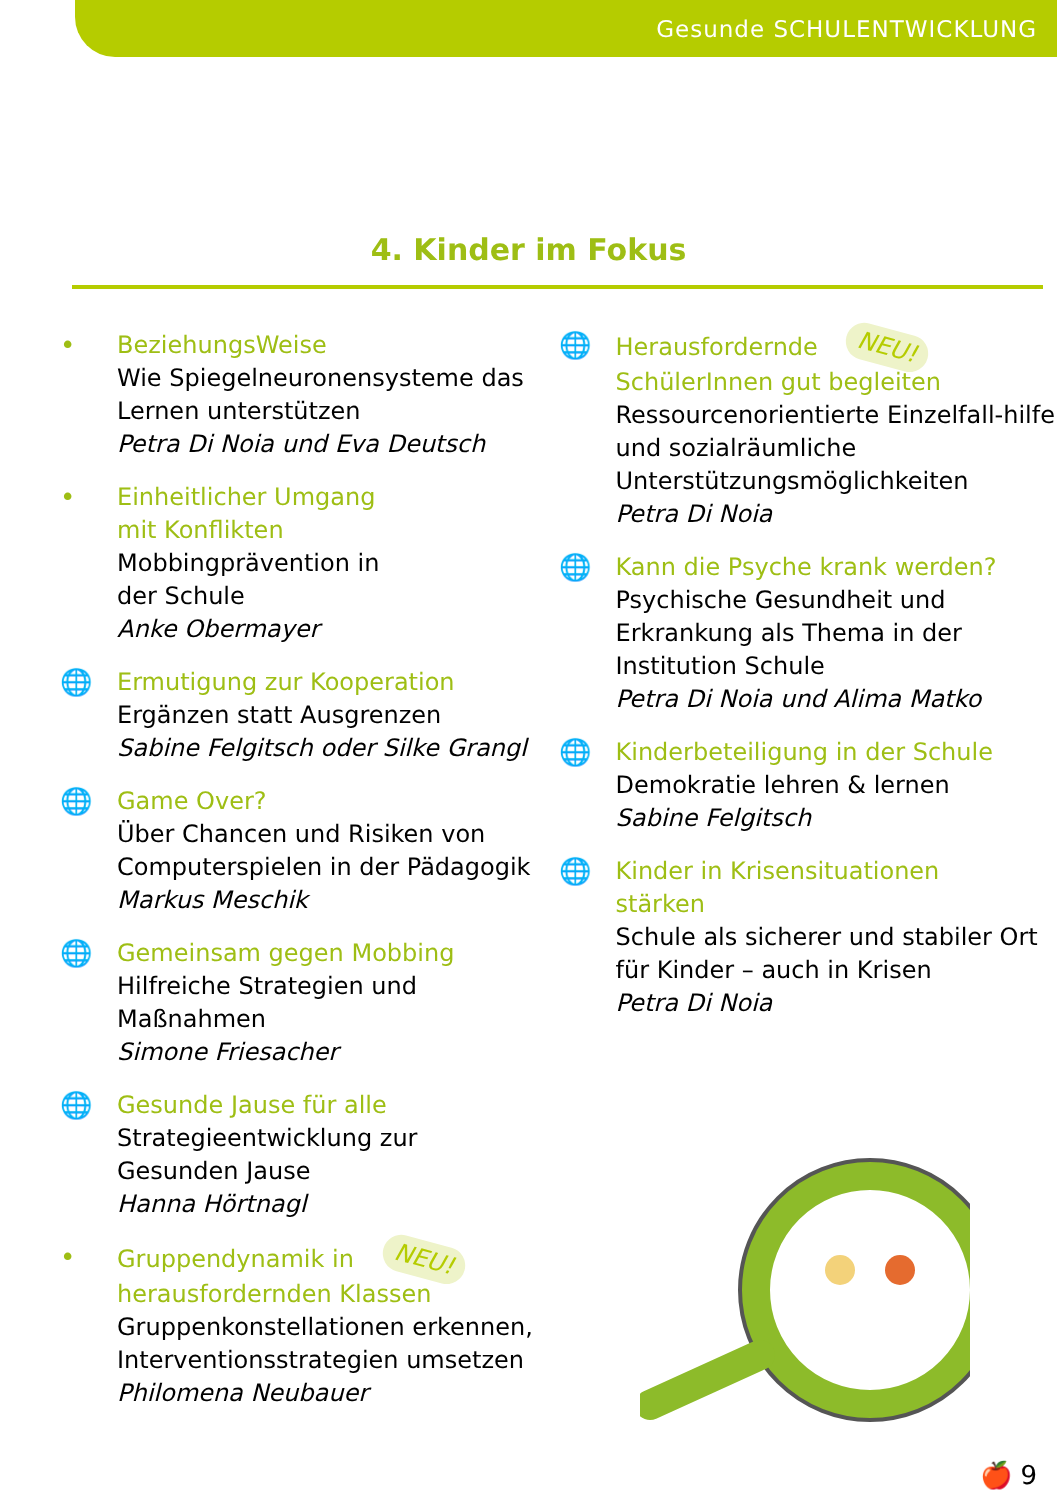Gesunde SCHULENTWICKLUNG
4. Kinder im Fokus
• BeziehungsWeise
Wie Spiegelneuronensysteme das Lernen unterstützen
Petra Di Noia und Eva Deutsch
• Einheitlicher Umgang
mit Konflikten
Mobbingprävention in
der Schule
Anke Obermayer
🌐 Ermutigung zur Kooperation
Ergänzen statt Ausgrenzen
Sabine Felgitsch oder Silke Grangl
🌐 Game Over?
Über Chancen und Risiken von Computerspielen in der Pädagogik
Markus Meschik
🌐 Gemeinsam gegen Mobbing
Hilfreiche Strategien und
Maßnahmen
Simone Friesacher
🌐 Gesunde Jause für alle
Strategieentwicklung zur
Gesunden Jause
Hanna Hörtnagl
• Gruppendynamik in NEU!
herausfordernden Klassen
Gruppenkonstellationen erkennen, Interventionsstrategien umsetzen
Philomena Neubauer
🌐 Herausfordernde NEU!
SchülerInnen gut begleiten
Ressourcenorientierte Einzelfall-hilfe und sozialräumliche Unterstützungsmöglichkeiten
Petra Di Noia
🌐 Kann die Psyche krank werden?
Psychische Gesundheit und Erkrankung als Thema in der Institution Schule
Petra Di Noia und Alima Matko
🌐 Kinderbeteiligung in der Schule
Demokratie lehren & lernen
Sabine Felgitsch
🌐 Kinder in Krisensituationen
stärken
Schule als sicherer und stabiler Ort für Kinder – auch in Krisen
Petra Di Noia
🍎 9